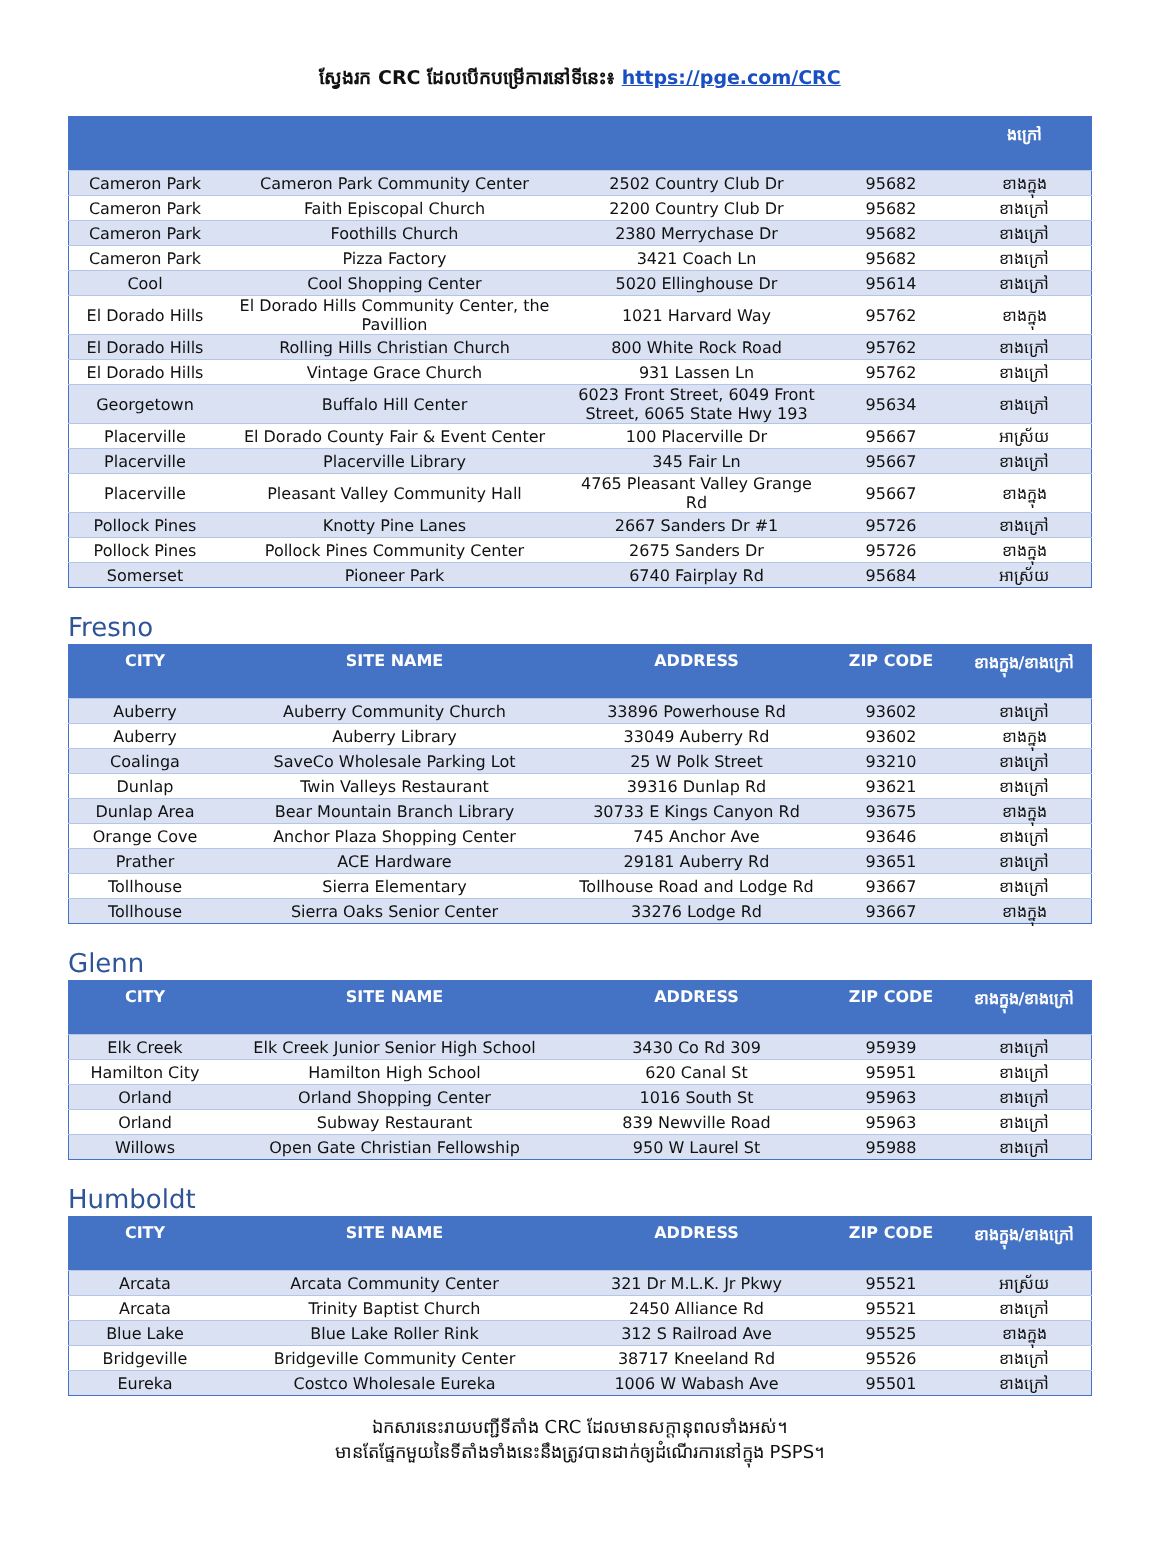ស្វែងរក CRC ដែលបើកបម្រើការនៅទីនេះ៖ https://pge.com/CRC
| | | | | ងក្រៅ |
| --- | --- | --- | --- | --- |
| Cameron Park | Cameron Park Community Center | 2502 Country Club Dr | 95682 | ខាងក្នុង |
| Cameron Park | Faith Episcopal Church | 2200 Country Club Dr | 95682 | ខាងក្រៅ |
| Cameron Park | Foothills Church | 2380 Merrychase Dr | 95682 | ខាងក្រៅ |
| Cameron Park | Pizza Factory | 3421 Coach Ln | 95682 | ខាងក្រៅ |
| Cool | Cool Shopping Center | 5020 Ellinghouse Dr | 95614 | ខាងក្រៅ |
| El Dorado Hills | El Dorado Hills Community Center, the Pavillion | 1021 Harvard Way | 95762 | ខាងក្នុង |
| El Dorado Hills | Rolling Hills Christian Church | 800 White Rock Road | 95762 | ខាងក្រៅ |
| El Dorado Hills | Vintage Grace Church | 931 Lassen Ln | 95762 | ខាងក្រៅ |
| Georgetown | Buffalo Hill Center | 6023 Front Street, 6049 Front Street, 6065 State Hwy 193 | 95634 | ខាងក្រៅ |
| Placerville | El Dorado County Fair & Event Center | 100 Placerville Dr | 95667 | អាស្រ័យ |
| Placerville | Placerville Library | 345 Fair Ln | 95667 | ខាងក្រៅ |
| Placerville | Pleasant Valley Community Hall | 4765 Pleasant Valley Grange Rd | 95667 | ខាងក្នុង |
| Pollock Pines | Knotty Pine Lanes | 2667 Sanders Dr #1 | 95726 | ខាងក្រៅ |
| Pollock Pines | Pollock Pines Community Center | 2675 Sanders Dr | 95726 | ខាងក្នុង |
| Somerset | Pioneer Park | 6740 Fairplay Rd | 95684 | អាស្រ័យ |
Fresno
| CITY | SITE NAME | ADDRESS | ZIP CODE | ខាងក្នុង/ខាងក្រៅ |
| --- | --- | --- | --- | --- |
| Auberry | Auberry Community Church | 33896 Powerhouse Rd | 93602 | ខាងក្រៅ |
| Auberry | Auberry Library | 33049 Auberry Rd | 93602 | ខាងក្នុង |
| Coalinga | SaveCo Wholesale Parking Lot | 25 W Polk Street | 93210 | ខាងក្រៅ |
| Dunlap | Twin Valleys Restaurant | 39316 Dunlap Rd | 93621 | ខាងក្រៅ |
| Dunlap Area | Bear Mountain Branch Library | 30733 E Kings Canyon Rd | 93675 | ខាងក្នុង |
| Orange Cove | Anchor Plaza Shopping Center | 745 Anchor Ave | 93646 | ខាងក្រៅ |
| Prather | ACE Hardware | 29181 Auberry Rd | 93651 | ខាងក្រៅ |
| Tollhouse | Sierra Elementary | Tollhouse Road and Lodge Rd | 93667 | ខាងក្រៅ |
| Tollhouse | Sierra Oaks Senior Center | 33276 Lodge Rd | 93667 | ខាងក្នុង |
Glenn
| CITY | SITE NAME | ADDRESS | ZIP CODE | ខាងក្នុង/ខាងក្រៅ |
| --- | --- | --- | --- | --- |
| Elk Creek | Elk Creek Junior Senior High School | 3430 Co Rd 309 | 95939 | ខាងក្រៅ |
| Hamilton City | Hamilton High School | 620 Canal St | 95951 | ខាងក្រៅ |
| Orland | Orland Shopping Center | 1016 South St | 95963 | ខាងក្រៅ |
| Orland | Subway Restaurant | 839 Newville Road | 95963 | ខាងក្រៅ |
| Willows | Open Gate Christian Fellowship | 950 W Laurel St | 95988 | ខាងក្រៅ |
Humboldt
| CITY | SITE NAME | ADDRESS | ZIP CODE | ខាងក្នុង/ខាងក្រៅ |
| --- | --- | --- | --- | --- |
| Arcata | Arcata Community Center | 321 Dr M.L.K. Jr Pkwy | 95521 | អាស្រ័យ |
| Arcata | Trinity Baptist Church | 2450 Alliance Rd | 95521 | ខាងក្រៅ |
| Blue Lake | Blue Lake Roller Rink | 312 S Railroad Ave | 95525 | ខាងក្នុង |
| Bridgeville | Bridgeville Community Center | 38717 Kneeland Rd | 95526 | ខាងក្រៅ |
| Eureka | Costco Wholesale Eureka | 1006 W Wabash Ave | 95501 | ខាងក្រៅ |
ឯកសារនេះរាយបញ្ជីទីតាំង CRC ដែលមានសក្តានុពលទាំងអស់។
មានតែផ្នែកមួយនៃទីតាំងទាំងនេះនឹងត្រូវបានដាក់ឲ្យដំណើរការនៅក្នុង PSPS។